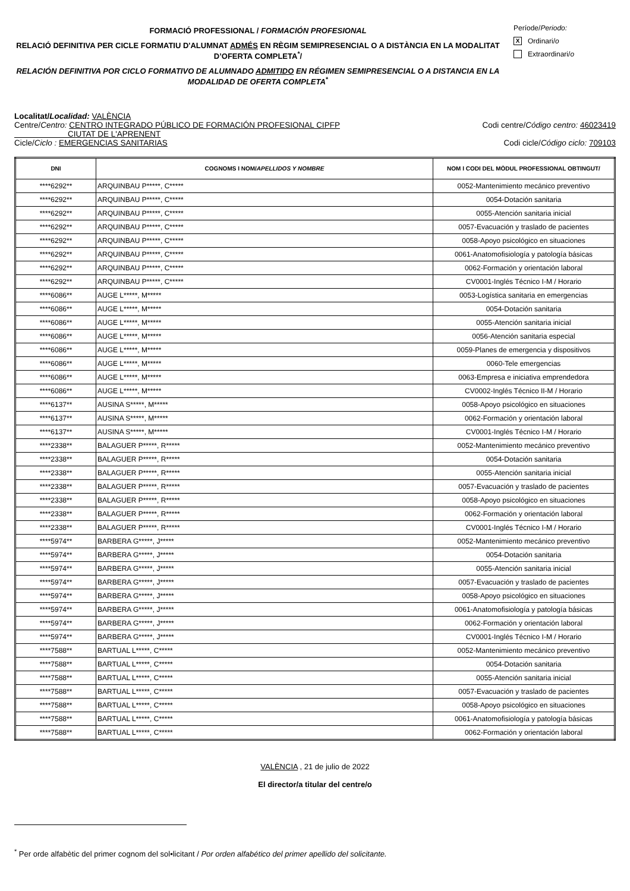FORMACIÓ PROFESSIONAL / FORMACIÓN PROFESIONAL
RELACIÓ DEFINITIVA PER CICLE FORMATIU D'ALUMNAT ADMÉS EN RÈGIM SEMIPRESENCIAL O A DISTÀNCIA EN LA MODALITAT D’OFERTA COMPLETA<sup>*</sup>/
RELACIÓN DEFINITIVA POR CICLO FORMATIVO DE ALUMNADO ADMITIDO EN RÉGIMEN SEMIPRESENCIAL O A DISTANCIA EN LA MODALIDAD DE OFERTA COMPLETA<sup>*</sup>
Període/ Periodo:
X Ordinari/ o
Extraordinari/ o
Localitat/Localidad: VALÈNCIA
Centre/Centro: CENTRO INTEGRADO PÚBLICO DE FORMACIÓN PROFESIONAL CIPFP
CIUTAT DE L'APRENENT Codi centre/Código centro: 46023419
Cicle/Ciclo : EMERGENCIAS SANITARIAS Codi cicle/Código ciclo: 709103
| DNI | COGNOMS I NOM/ APELLIDOS Y NOMBRE | NOM I CODI DEL MÒDUL PROFESSIONAL OBTINGUT/ |
| --- | --- | --- |
| ****6292** | ARQUINBAU P*****, C***** | 0052-Mantenimiento mecánico preventivo |
| ****6292** | ARQUINBAU P*****, C***** | 0054-Dotación sanitaria |
| ****6292** | ARQUINBAU P*****, C***** | 0055-Atención sanitaria inicial |
| ****6292** | ARQUINBAU P*****, C***** | 0057-Evacuación y traslado de pacientes |
| ****6292** | ARQUINBAU P*****, C***** | 0058-Apoyo psicológico en situaciones |
| ****6292** | ARQUINBAU P*****, C***** | 0061-Anatomofisiología y patología básicas |
| ****6292** | ARQUINBAU P*****, C***** | 0062-Formación y orientación laboral |
| ****6292** | ARQUINBAU P*****, C***** | CV0001-Inglés Técnico I-M / Horario |
| ****6086** | AUGE L*****, M***** | 0053-Logística sanitaria en emergencias |
| ****6086** | AUGE L*****, M***** | 0054-Dotación sanitaria |
| ****6086** | AUGE L*****, M***** | 0055-Atención sanitaria inicial |
| ****6086** | AUGE L*****, M***** | 0056-Atención sanitaria especial |
| ****6086** | AUGE L*****, M***** | 0059-Planes de emergencia y dispositivos |
| ****6086** | AUGE L*****, M***** | 0060-Tele emergencias |
| ****6086** | AUGE L*****, M***** | 0063-Empresa e iniciativa emprendedora |
| ****6086** | AUGE L*****, M***** | CV0002-Inglés Técnico II-M / Horario |
| ****6137** | AUSINA S*****, M***** | 0058-Apoyo psicológico en situaciones |
| ****6137** | AUSINA S*****, M***** | 0062-Formación y orientación laboral |
| ****6137** | AUSINA S*****, M***** | CV0001-Inglés Técnico I-M / Horario |
| ****2338** | BALAGUER P*****, R***** | 0052-Mantenimiento mecánico preventivo |
| ****2338** | BALAGUER P*****, R***** | 0054-Dotación sanitaria |
| ****2338** | BALAGUER P*****, R***** | 0055-Atención sanitaria inicial |
| ****2338** | BALAGUER P*****, R***** | 0057-Evacuación y traslado de pacientes |
| ****2338** | BALAGUER P*****, R***** | 0058-Apoyo psicológico en situaciones |
| ****2338** | BALAGUER P*****, R***** | 0062-Formación y orientación laboral |
| ****2338** | BALAGUER P*****, R***** | CV0001-Inglés Técnico I-M / Horario |
| ****5974** | BARBERA G*****, J***** | 0052-Mantenimiento mecánico preventivo |
| ****5974** | BARBERA G*****, J***** | 0054-Dotación sanitaria |
| ****5974** | BARBERA G*****, J***** | 0055-Atención sanitaria inicial |
| ****5974** | BARBERA G*****, J***** | 0057-Evacuación y traslado de pacientes |
| ****5974** | BARBERA G*****, J***** | 0058-Apoyo psicológico en situaciones |
| ****5974** | BARBERA G*****, J***** | 0061-Anatomofisiología y patología básicas |
| ****5974** | BARBERA G*****, J***** | 0062-Formación y orientación laboral |
| ****5974** | BARBERA G*****, J***** | CV0001-Inglés Técnico I-M / Horario |
| ****7588** | BARTUAL L*****, C***** | 0052-Mantenimiento mecánico preventivo |
| ****7588** | BARTUAL L*****, C***** | 0054-Dotación sanitaria |
| ****7588** | BARTUAL L*****, C***** | 0055-Atención sanitaria inicial |
| ****7588** | BARTUAL L*****, C***** | 0057-Evacuación y traslado de pacientes |
| ****7588** | BARTUAL L*****, C***** | 0058-Apoyo psicológico en situaciones |
| ****7588** | BARTUAL L*****, C***** | 0061-Anatomofisiología y patología básicas |
| ****7588** | BARTUAL L*****, C***** | 0062-Formación y orientación laboral |
VALÈNCIA , 21 de julio de 2022
El director/a titular del centre/o
<sup>*</sup> Per orde alfabètic del primer cognom del sol•licitant / Por orden alfabético del primer apellido del solicitante.